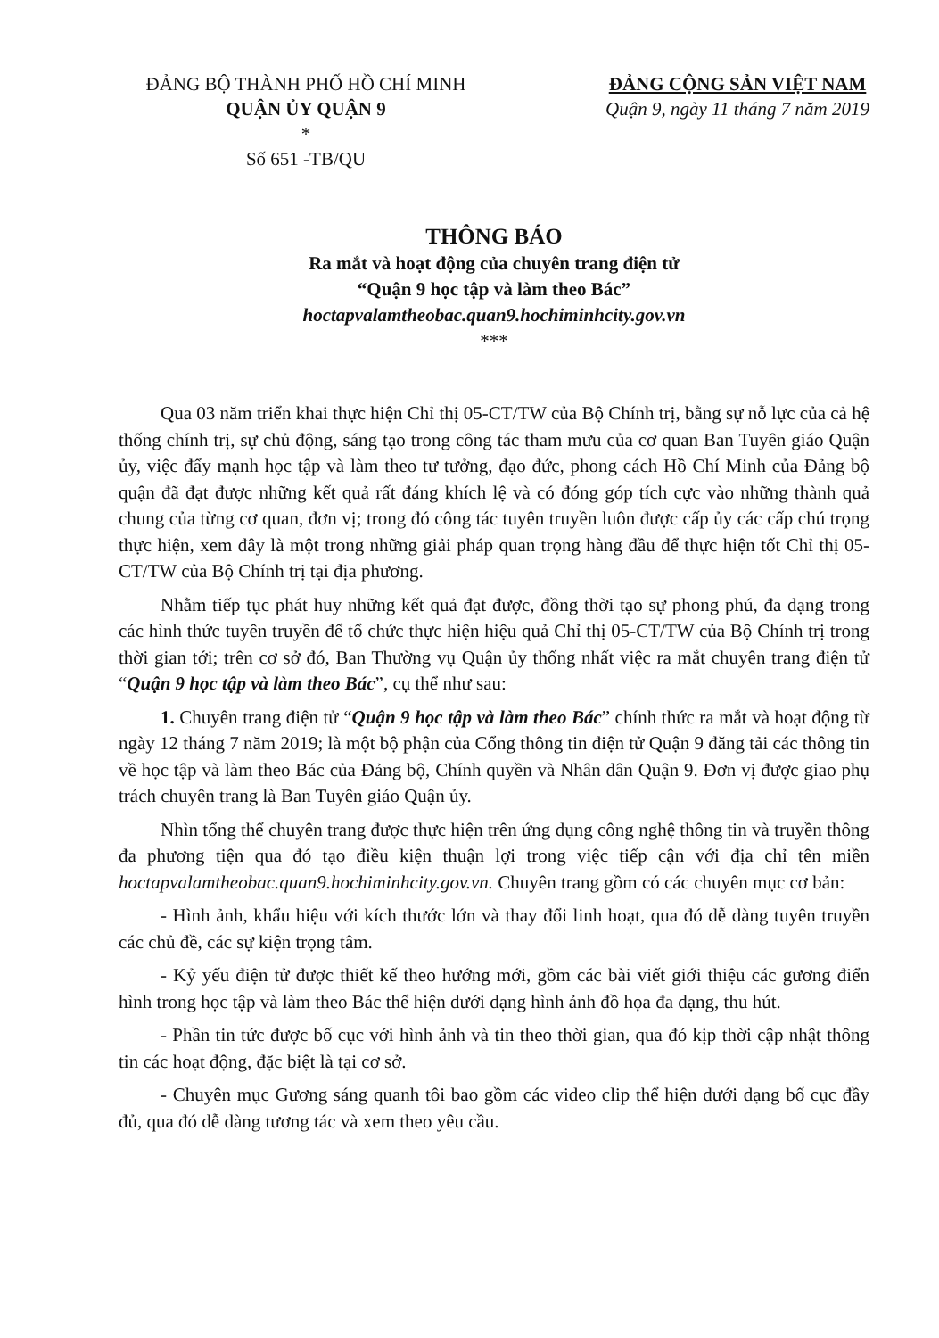ĐẢNG BỘ THÀNH PHỐ HỒ CHÍ MINH
QUẬN ỦY QUẬN 9
*
Số 651 -TB/QU
ĐẢNG CỘNG SẢN VIỆT NAM
Quận 9, ngày 11 tháng 7 năm 2019
THÔNG BÁO
Ra mắt và hoạt động của chuyên trang điện tử
“Quận 9 học tập và làm theo Bác”
hoctapvalamtheobac.quan9.hochiminhcity.gov.vn
***
Qua 03 năm triển khai thực hiện Chỉ thị 05-CT/TW của Bộ Chính trị, bằng sự nỗ lực của cả hệ thống chính trị, sự chủ động, sáng tạo trong công tác tham mưu của cơ quan Ban Tuyên giáo Quận ủy, việc đẩy mạnh học tập và làm theo tư tưởng, đạo đức, phong cách Hồ Chí Minh của Đảng bộ quận đã đạt được những kết quả rất đáng khích lệ và có đóng góp tích cực vào những thành quả chung của từng cơ quan, đơn vị; trong đó công tác tuyên truyền luôn được cấp ủy các cấp chú trọng thực hiện, xem đây là một trong những giải pháp quan trọng hàng đầu để thực hiện tốt Chỉ thị 05-CT/TW của Bộ Chính trị tại địa phương.
Nhằm tiếp tục phát huy những kết quả đạt được, đồng thời tạo sự phong phú, đa dạng trong các hình thức tuyên truyền để tổ chức thực hiện hiệu quả Chỉ thị 05-CT/TW của Bộ Chính trị trong thời gian tới; trên cơ sở đó, Ban Thường vụ Quận ủy thống nhất việc ra mắt chuyên trang điện tử “Quận 9 học tập và làm theo Bác”, cụ thể như sau:
1. Chuyên trang điện tử “Quận 9 học tập và làm theo Bác” chính thức ra mắt và hoạt động từ ngày 12 tháng 7 năm 2019; là một bộ phận của Cổng thông tin điện tử Quận 9 đăng tải các thông tin về học tập và làm theo Bác của Đảng bộ, Chính quyền và Nhân dân Quận 9. Đơn vị được giao phụ trách chuyên trang là Ban Tuyên giáo Quận ủy.
Nhìn tổng thể chuyên trang được thực hiện trên ứng dụng công nghệ thông tin và truyền thông đa phương tiện qua đó tạo điều kiện thuận lợi trong việc tiếp cận với địa chỉ tên miền hoctapvalamtheobac.quan9.hochiminhcity.gov.vn. Chuyên trang gồm có các chuyên mục cơ bản:
- Hình ảnh, khẩu hiệu với kích thước lớn và thay đổi linh hoạt, qua đó dễ dàng tuyên truyền các chủ đề, các sự kiện trọng tâm.
- Kỷ yếu điện tử được thiết kế theo hướng mới, gồm các bài viết giới thiệu các gương điển hình trong học tập và làm theo Bác thể hiện dưới dạng hình ảnh đồ họa đa dạng, thu hút.
- Phần tin tức được bố cục với hình ảnh và tin theo thời gian, qua đó kịp thời cập nhật thông tin các hoạt động, đặc biệt là tại cơ sở.
- Chuyên mục Gương sáng quanh tôi bao gồm các video clip thể hiện dưới dạng bố cục đầy đủ, qua đó dễ dàng tương tác và xem theo yêu cầu.